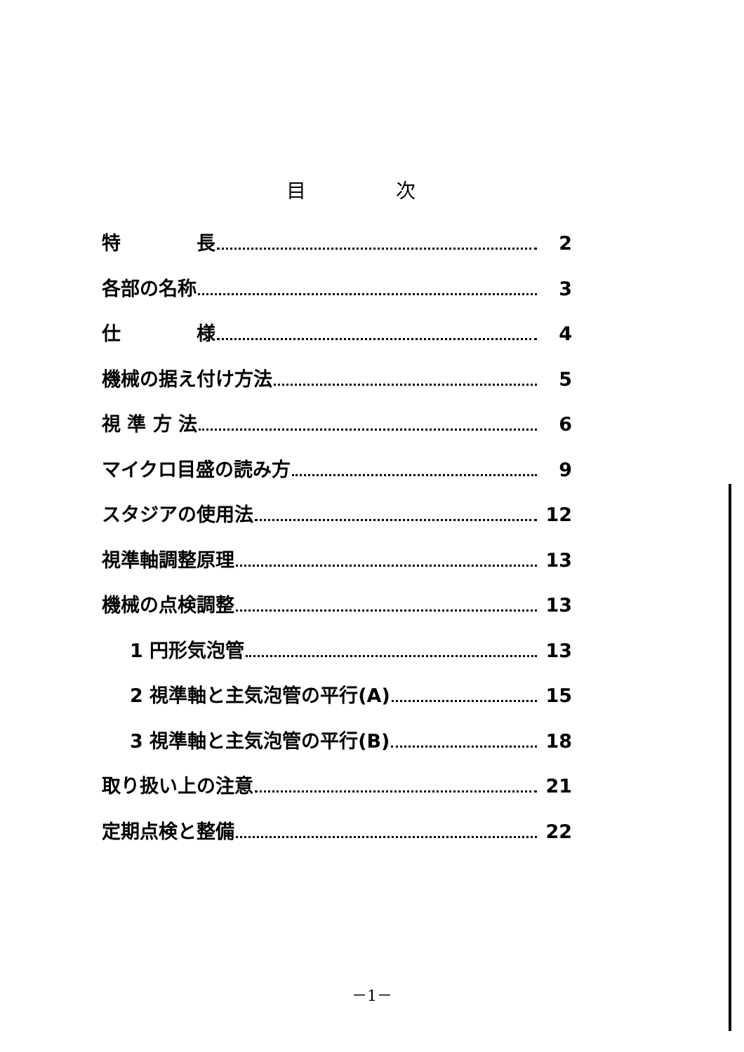目 次
特　　　　長 2
各部の名称 3
仕　　　　様 4
機械の据え付け方法 5
視 準 方 法 6
マイクロ目盛の読み方 9
スタジアの使用法 12
視準軸調整原理 13
機械の点検調整 13
1 円形気泡管 13
2 視準軸と主気泡管の平行(A) 15
3 視準軸と主気泡管の平行(B) 18
取り扱い上の注意 21
定期点検と整備 22
－1－